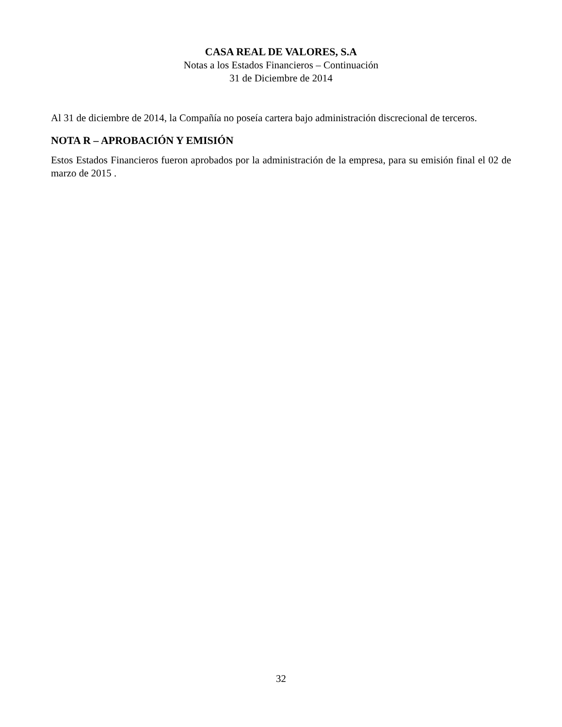CASA REAL DE VALORES, S.A
Notas a los Estados Financieros – Continuación
31 de Diciembre de 2014
Al 31 de diciembre de 2014, la Compañía no poseía cartera bajo administración discrecional de terceros.
NOTA R – APROBACIÓN Y EMISIÓN
Estos Estados Financieros fueron aprobados por la administración de la empresa, para su emisión final el 02 de marzo de 2015 .
32